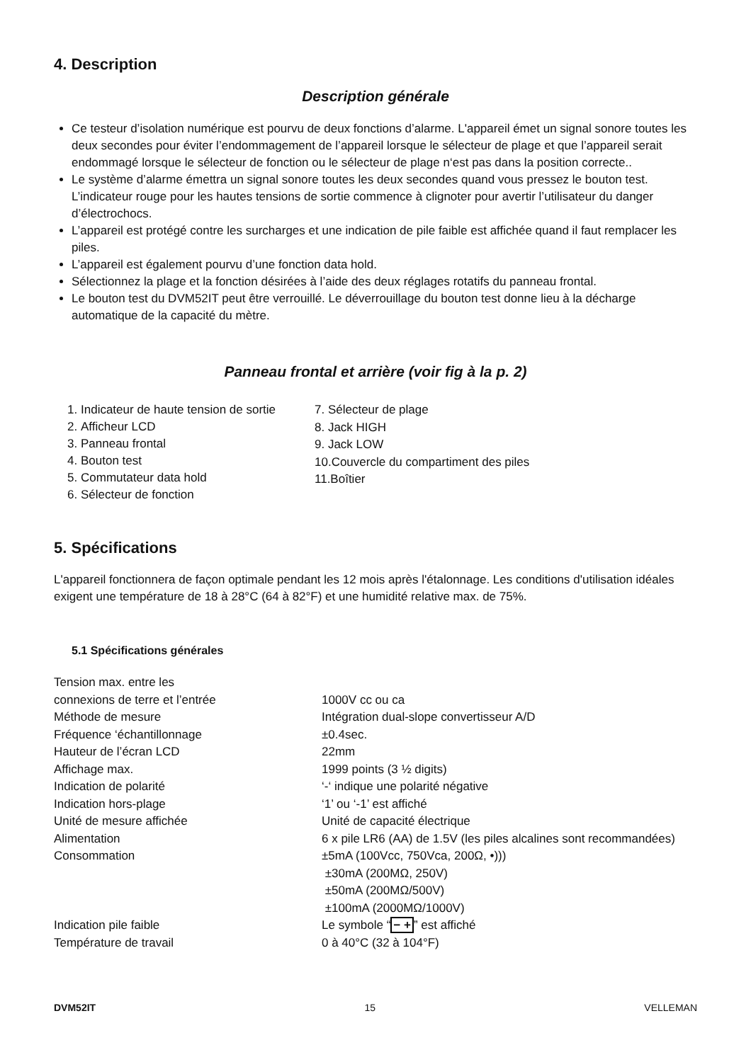4. Description
Description générale
Ce testeur d’isolation numérique est pourvu de deux fonctions d’alarme. L'appareil émet un signal sonore toutes les deux secondes pour éviter l’endommagement de l’appareil lorsque le sélecteur de plage et que l’appareil serait endommagé lorsque le sélecteur de fonction ou le sélecteur de plage n‘est pas dans la position correcte..
Le système d’alarme émettra un signal sonore toutes les deux secondes quand vous pressez le bouton test. L’indicateur rouge pour les hautes tensions de sortie commence à clignoter pour avertir l’utilisateur du danger d’électrochocs.
L’appareil est protégé contre les surcharges et une indication de pile faible est affichée quand il faut remplacer les piles.
L’appareil est également pourvu d’une fonction data hold.
Sélectionnez la plage et la fonction désirées à l’aide des deux réglages rotatifs du panneau frontal.
Le bouton test du DVM52IT peut être verrouillé. Le déverrouillage du bouton test donne lieu à la décharge automatique de la capacité du mètre.
Panneau frontal et arrière (voir fig à la p. 2)
1. Indicateur de haute tension de sortie
2. Afficheur LCD
3. Panneau frontal
4. Bouton test
5. Commutateur data hold
6. Sélecteur de fonction
7. Sélecteur de plage
8. Jack HIGH
9. Jack LOW
10.Couvercle du compartiment des piles
11.Boîtier
5. Spécifications
L'appareil fonctionnera de façon optimale pendant les 12 mois après l'étalonnage. Les conditions d'utilisation idéales exigent une température de 18 à 28°C (64 à 82°F) et une humidité relative max. de 75%.
5.1 Spécifications générales
| Tension max. entre les connexions de terre et l’entrée | 1000V cc ou ca |
| Méthode de mesure | Intégration dual-slope convertisseur A/D |
| Fréquence ‘échantillonnage | ±0.4sec. |
| Hauteur de l’écran LCD | 22mm |
| Affichage max. | 1999 points (3 ½ digits) |
| Indication de polarité | ‘-‘ indique une polarité négative |
| Indication hors-plage | ‘1’ ou ‘-1’ est affiché |
| Unité de mesure affichée | Unité de capacité électrique |
| Alimentation | 6 x pile LR6 (AA) de 1.5V (les piles alcalines sont recommandées) |
| Consommation | ±5mA (100Vcc, 750Vca, 200Ω, •))) ±30mA (200MΩ, 250V) ±50mA (200MΩ/500V) ±100mA (2000MΩ/1000V) |
| Indication pile faible | Le symbole “ − + ” est affiché |
| Température de travail | 0 à 40°C (32 à 104°F) |
DVM52IT 15 VELLEMAN